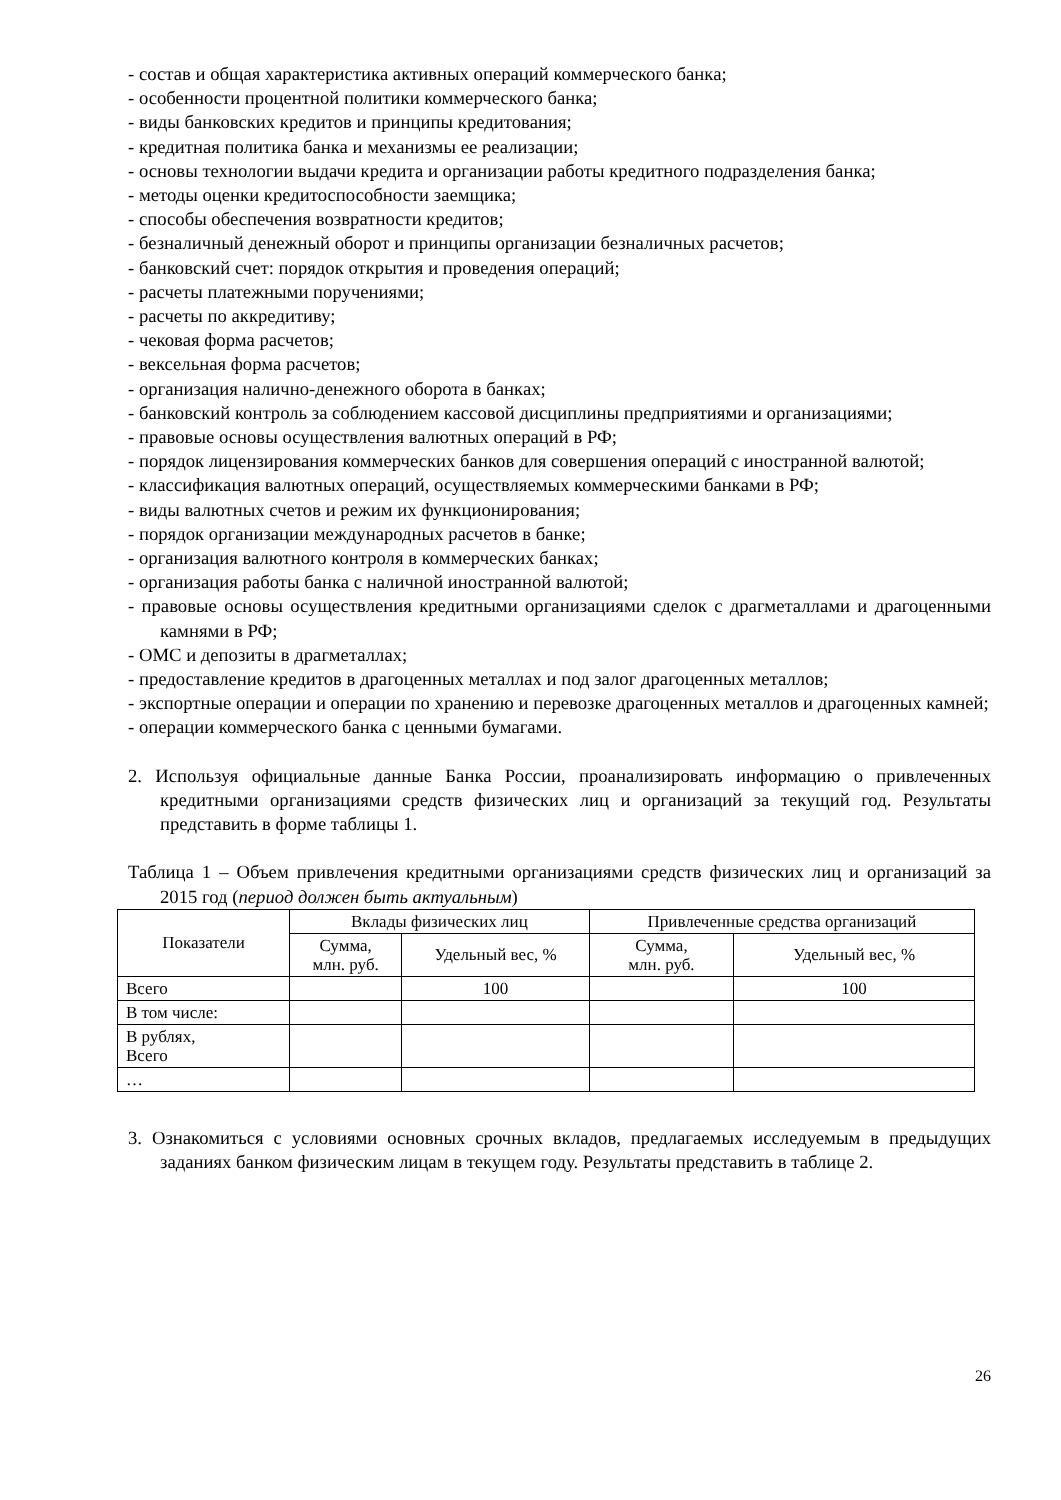- состав и общая характеристика активных операций коммерческого банка;
- особенности процентной политики коммерческого банка;
- виды банковских кредитов и принципы кредитования;
- кредитная политика банка и механизмы ее реализации;
- основы технологии выдачи кредита и организации работы кредитного подразделения банка;
- методы оценки кредитоспособности заемщика;
- способы обеспечения возвратности кредитов;
- безналичный денежный оборот и принципы организации безналичных расчетов;
- банковский счет: порядок открытия и проведения операций;
- расчеты платежными поручениями;
- расчеты по аккредитиву;
- чековая форма расчетов;
- вексельная форма расчетов;
- организация налично-денежного оборота в банках;
- банковский контроль за соблюдением кассовой дисциплины предприятиями и организациями;
- правовые основы осуществления валютных операций в РФ;
- порядок лицензирования коммерческих банков для совершения операций с иностранной валютой;
- классификация валютных операций, осуществляемых коммерческими банками в РФ;
- виды валютных счетов и режим их функционирования;
- порядок организации международных расчетов в банке;
- организация валютного контроля в коммерческих банках;
- организация работы банка с наличной иностранной валютой;
- правовые основы осуществления кредитными организациями сделок с драгметаллами и драгоценными камнями в РФ;
- ОМС и депозиты в драгметаллах;
- предоставление кредитов в драгоценных металлах и под залог драгоценных металлов;
- экспортные операции и операции по хранению и перевозке драгоценных металлов и драгоценных камней;
- операции коммерческого банка с ценными бумагами.
2. Используя официальные данные Банка России, проанализировать информацию о привлеченных кредитными организациями средств физических лиц и организаций за текущий год. Результаты представить в форме таблицы 1.
Таблица 1 – Объем привлечения кредитными организациями средств физических лиц и организаций за 2015 год (период должен быть актуальным)
| Показатели | Вклады физических лиц | | Привлеченные средства организаций | |
| --- | --- | --- | --- | --- |
| | Сумма, млн. руб. | Удельный вес, % | Сумма, млн. руб. | Удельный вес, % |
| Всего | | 100 | | 100 |
| В том числе: | | | | |
| В рублях, Всего | | | | |
| … | | | | |
3. Ознакомиться с условиями основных срочных вкладов, предлагаемых исследуемым в предыдущих заданиях банком физическим лицам в текущем году. Результаты представить в таблице 2.
26